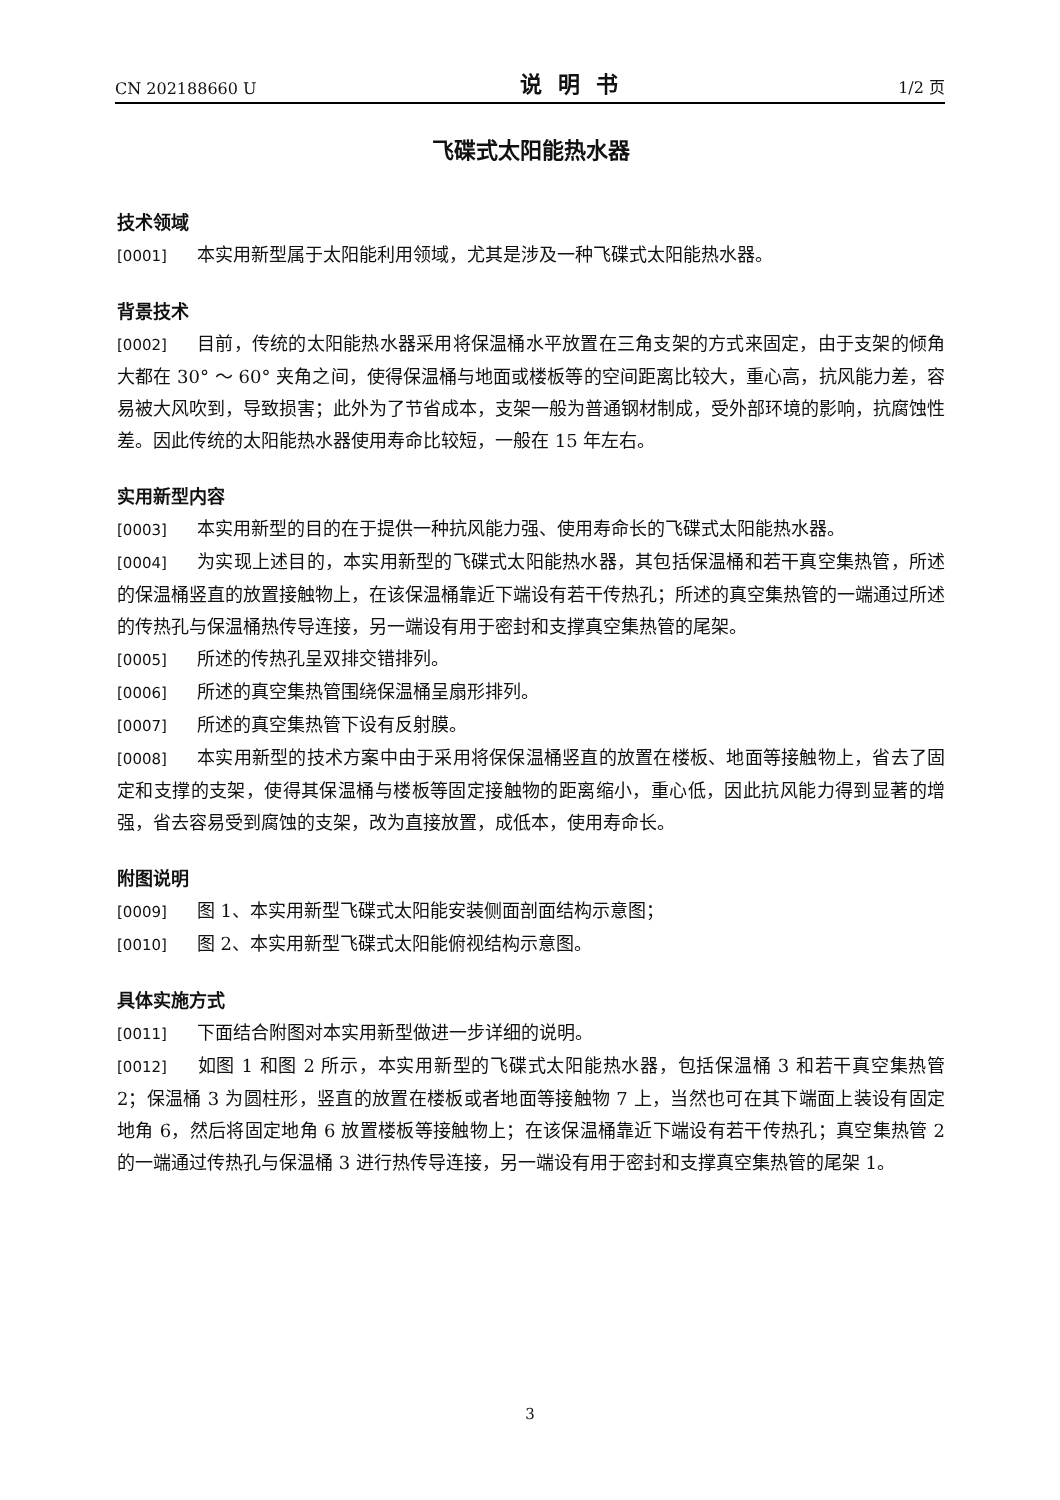CN 202188660 U 说明书 1/2 页
飞碟式太阳能热水器
技术领域
[0001] 本实用新型属于太阳能利用领域，尤其是涉及一种飞碟式太阳能热水器。
背景技术
[0002] 目前，传统的太阳能热水器采用将保温桶水平放置在三角支架的方式来固定，由于支架的倾角大都在 30° ～ 60° 夹角之间，使得保温桶与地面或楼板等的空间距离比较大，重心高，抗风能力差，容易被大风吹到，导致损害；此外为了节省成本，支架一般为普通钢材制成，受外部环境的影响，抗腐蚀性差。因此传统的太阳能热水器使用寿命比较短，一般在 15 年左右。
实用新型内容
[0003] 本实用新型的目的在于提供一种抗风能力强、使用寿命长的飞碟式太阳能热水器。
[0004] 为实现上述目的，本实用新型的飞碟式太阳能热水器，其包括保温桶和若干真空集热管，所述的保温桶竖直的放置接触物上，在该保温桶靠近下端设有若干传热孔；所述的真空集热管的一端通过所述的传热孔与保温桶热传导连接，另一端设有用于密封和支撑真空集热管的尾架。
[0005] 所述的传热孔呈双排交错排列。
[0006] 所述的真空集热管围绕保温桶呈扇形排列。
[0007] 所述的真空集热管下设有反射膜。
[0008] 本实用新型的技术方案中由于采用将保保温桶竖直的放置在楼板、地面等接触物上，省去了固定和支撑的支架，使得其保温桶与楼板等固定接触物的距离缩小，重心低，因此抗风能力得到显著的增强，省去容易受到腐蚀的支架，改为直接放置，成低本，使用寿命长。
附图说明
[0009] 图 1、本实用新型飞碟式太阳能安装侧面剖面结构示意图；
[0010] 图 2、本实用新型飞碟式太阳能俯视结构示意图。
具体实施方式
[0011] 下面结合附图对本实用新型做进一步详细的说明。
[0012] 如图 1 和图 2 所示，本实用新型的飞碟式太阳能热水器，包括保温桶 3 和若干真空集热管 2；保温桶 3 为圆柱形，竖直的放置在楼板或者地面等接触物 7 上，当然也可在其下端面上装设有固定地角 6，然后将固定地角 6 放置楼板等接触物上；在该保温桶靠近下端设有若干传热孔；真空集热管 2 的一端通过传热孔与保温桶 3 进行热传导连接，另一端设有用于密封和支撑真空集热管的尾架 1。
3